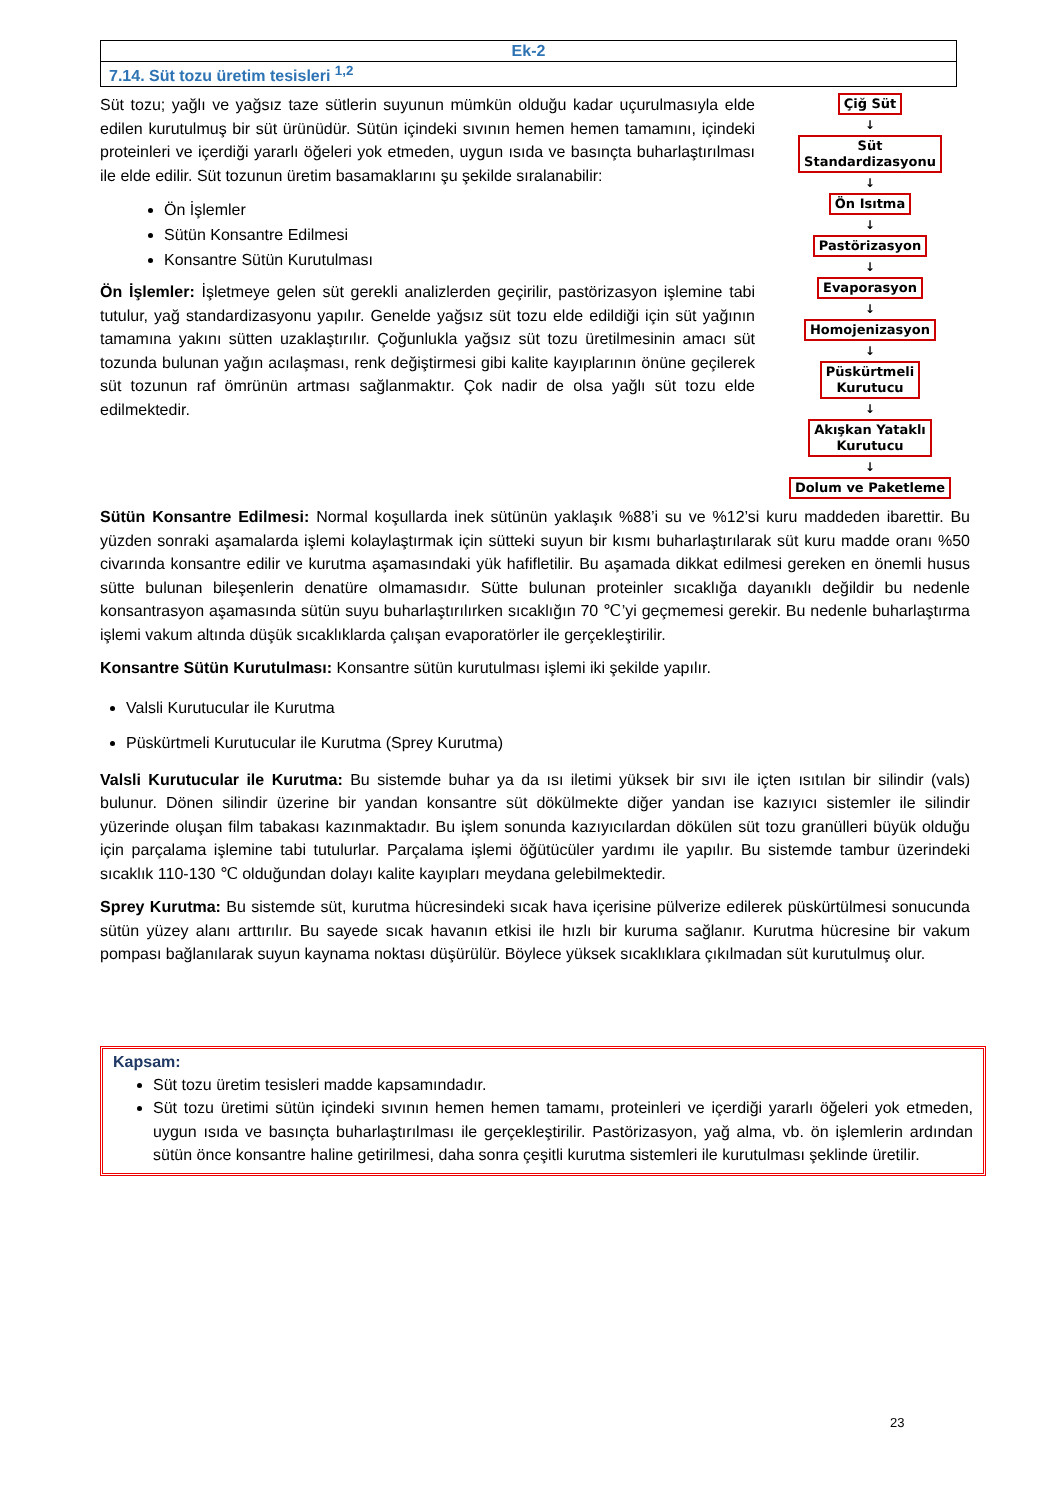| Ek-2 |
| 7.14. Süt tozu üretim tesisleri <sup>1,2</sup> |
Süt tozu; yağlı ve yağsız taze sütlerin suyunun mümkün olduğu kadar uçurulmasıyla elde edilen kurutulmuş bir süt ürünüdür. Sütün içindeki sıvının hemen hemen tamamını, içindeki proteinleri ve içerdiği yararlı öğeleri yok etmeden, uygun ısıda ve basınçta buharlaştırılması ile elde edilir. Süt tozunun üretim basamaklarını şu şekilde sıralanabilir:
Ön İşlemler
Sütün Konsantre Edilmesi
Konsantre Sütün Kurutulması
Ön İşlemler: İşletmeye gelen süt gerekli analizlerden geçirilir, pastörizasyon işlemine tabi tutulur, yağ standardizasyonu yapılır. Genelde yağsız süt tozu elde edildiği için süt yağının tamamına yakını sütten uzaklaştırılır. Çoğunlukla yağsız süt tozu üretilmesinin amacı süt tozunda bulunan yağın acılaşması, renk değiştirmesi gibi kalite kayıplarının önüne geçilerek süt tozunun raf ömrünün artması sağlanmaktır. Çok nadir de olsa yağlı süt tozu elde edilmektedir.
Çiğ Süt
↓
Süt
Standardizasyonu
↓
Ön Isıtma
↓
Pastörizasyon
↓
Evaporasyon
↓
Homojenizasyon
↓
Püskürtmeli
Kurutucu
↓
Akışkan Yataklı
Kurutucu
↓
Dolum ve Paketleme
Sütün Konsantre Edilmesi: Normal koşullarda inek sütünün yaklaşık %88’i su ve %12’si kuru maddeden ibarettir. Bu yüzden sonraki aşamalarda işlemi kolaylaştırmak için sütteki suyun bir kısmı buharlaştırılarak süt kuru madde oranı %50 civarında konsantre edilir ve kurutma aşamasındaki yük hafifletilir. Bu aşamada dikkat edilmesi gereken en önemli husus sütte bulunan bileşenlerin denatüre olmamasıdır. Sütte bulunan proteinler sıcaklığa dayanıklı değildir bu nedenle konsantrasyon aşamasında sütün suyu buharlaştırılırken sıcaklığın 70 ℃’yi geçmemesi gerekir. Bu nedenle buharlaştırma işlemi vakum altında düşük sıcaklıklarda çalışan evaporatörler ile gerçekleştirilir.
Konsantre Sütün Kurutulması: Konsantre sütün kurutulması işlemi iki şekilde yapılır.
Valsli Kurutucular ile Kurutma
Püskürtmeli Kurutucular ile Kurutma (Sprey Kurutma)
Valsli Kurutucular ile Kurutma: Bu sistemde buhar ya da ısı iletimi yüksek bir sıvı ile içten ısıtılan bir silindir (vals) bulunur. Dönen silindir üzerine bir yandan konsantre süt dökülmekte diğer yandan ise kazıyıcı sistemler ile silindir yüzerinde oluşan film tabakası kazınmaktadır. Bu işlem sonunda kazıyıcılardan dökülen süt tozu granülleri büyük olduğu için parçalama işlemine tabi tutulurlar. Parçalama işlemi öğütücüler yardımı ile yapılır. Bu sistemde tambur üzerindeki sıcaklık 110-130 ℃ olduğundan dolayı kalite kayıpları meydana gelebilmektedir.
Sprey Kurutma: Bu sistemde süt, kurutma hücresindeki sıcak hava içerisine pülverize edilerek püskürtülmesi sonucunda sütün yüzey alanı arttırılır. Bu sayede sıcak havanın etkisi ile hızlı bir kuruma sağlanır. Kurutma hücresine bir vakum pompası bağlanılarak suyun kaynama noktası düşürülür. Böylece yüksek sıcaklıklara çıkılmadan süt kurutulmuş olur.
Kapsam:
Süt tozu üretim tesisleri madde kapsamındadır.
Süt tozu üretimi sütün içindeki sıvının hemen hemen tamamı, proteinleri ve içerdiği yararlı öğeleri yok etmeden, uygun ısıda ve basınçta buharlaştırılması ile gerçekleştirilir. Pastörizasyon, yağ alma, vb. ön işlemlerin ardından sütün önce konsantre haline getirilmesi, daha sonra çeşitli kurutma sistemleri ile kurutulması şeklinde üretilir.
23